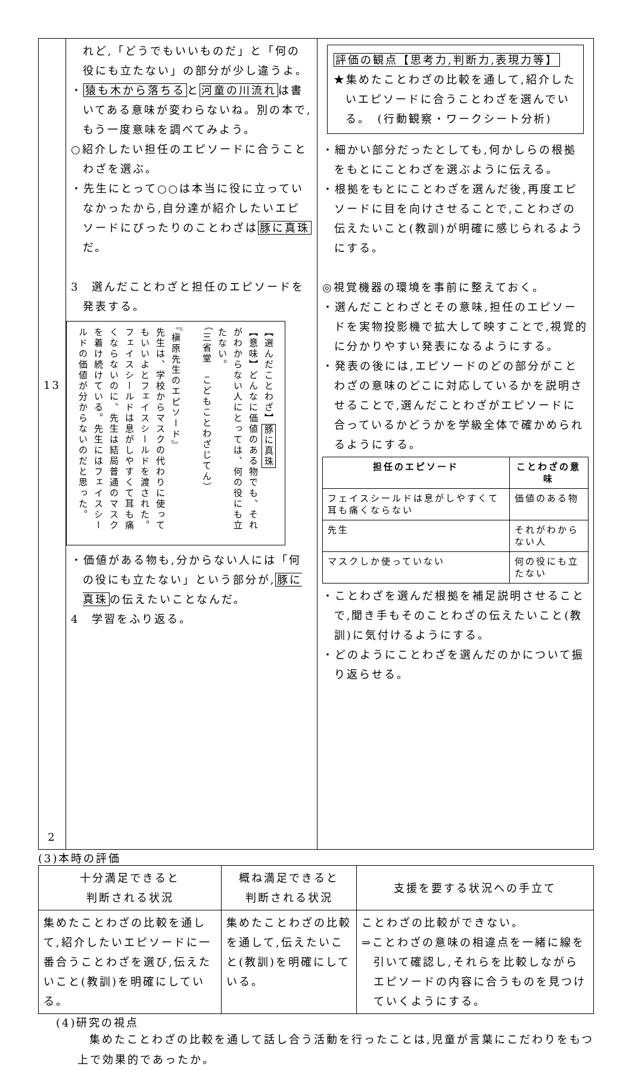| 13 2 | れど,「どうでもいいものだ」と「何の役にも立たない」の部分が少し違うよ。 ・ 猿も木から落ちる と 河童の川流れ は書いてある意味が変わらないね。別の本で,もう一度意味を調べてみよう。 ○紹介したい担任のエピソードに合うことわざを選ぶ。 ・先生にとって○○は本当に役に立っていなかったから,自分達が紹介したいエピソードにぴったりのことわざは 豚に真珠 だ。 3 選んだことわざと担任のエピソードを発表する。 【選んだことわざ】 豚に真珠 【意味】どんなに価値のある物でも、それがわからない人にとっては、何の役にも立たない。 （三省堂 こどもことわざじてん） 『槇原先生のエピソード』 先生は、学校からマスクの代わりに使ってもいいよとフェイスシールドを渡された。フェイスシールドは息がしやすくて耳も痛くならないのに、先生は結局普通のマスクを着け続けている。先生にはフェイスシールドの価値が分からないのだと思った。 ・価値がある物も,分からない人には「何の役にも立たない」という部分が, 豚に真珠 の伝えたいことなんだ。 4 学習をふり返る。 | 評価の観点【思考力,判断力,表現力等】 ★集めたことわざの比較を通して,紹介したいエピソードに合うことわざを選んでいる。 (行動観察・ワークシート分析) ・細かい部分だったとしても,何かしらの根拠をもとにことわざを選ぶように伝える。 ・根拠をもとにことわざを選んだ後,再度エピソードに目を向けさせることで,ことわざの伝えたいこと(教訓)が明確に感じられるようにする。 ◎視覚機器の環境を事前に整えておく。 ・選んだことわざとその意味,担任のエピソードを実物投影機で拡大して映すことで,視覚的に分かりやすい発表になるようにする。 ・発表の後には,エピソードのどの部分がことわざの意味のどこに対応しているかを説明させることで,選んだことわざがエピソードに合っているかどうかを学級全体で確かめられるようにする。 / 担任のエピソード / ことわざの意味 / / --- / --- / / フェイスシールドは息がしやすくて耳も痛くならない / 価値のある物 / / 先生 / それがわからない人 / / マスクしか使っていない / 何の役にも立たない / ・ことわざを選んだ根拠を補足説明させることで,聞き手もそのことわざの伝えたいこと(教訓)に気付けるようにする。 ・どのようにことわざを選んだのかについて振り返らせる。 |
(3)本時の評価
| 十分満足できると 判断される状況 | 概ね満足できると 判断される状況 | 支援を要する状況への手立て |
| 集めたことわざの比較を通して,紹介したいエピソードに一番合うことわざを選び,伝えたいこと(教訓)を明確にしている。 | 集めたことわざの比較を通して,伝えたいこと(教訓)を明確にしている。 | ことわざの比較ができない。 ⇒ことわざの意味の相違点を一緒に線を引いて確認し,それらを比較しながらエピソードの内容に合うものを見つけていくようにする。 |
(4)研究の視点
集めたことわざの比較を通して話し合う活動を行ったことは,児童が言葉にこだわりをもつ上で効果的であったか。